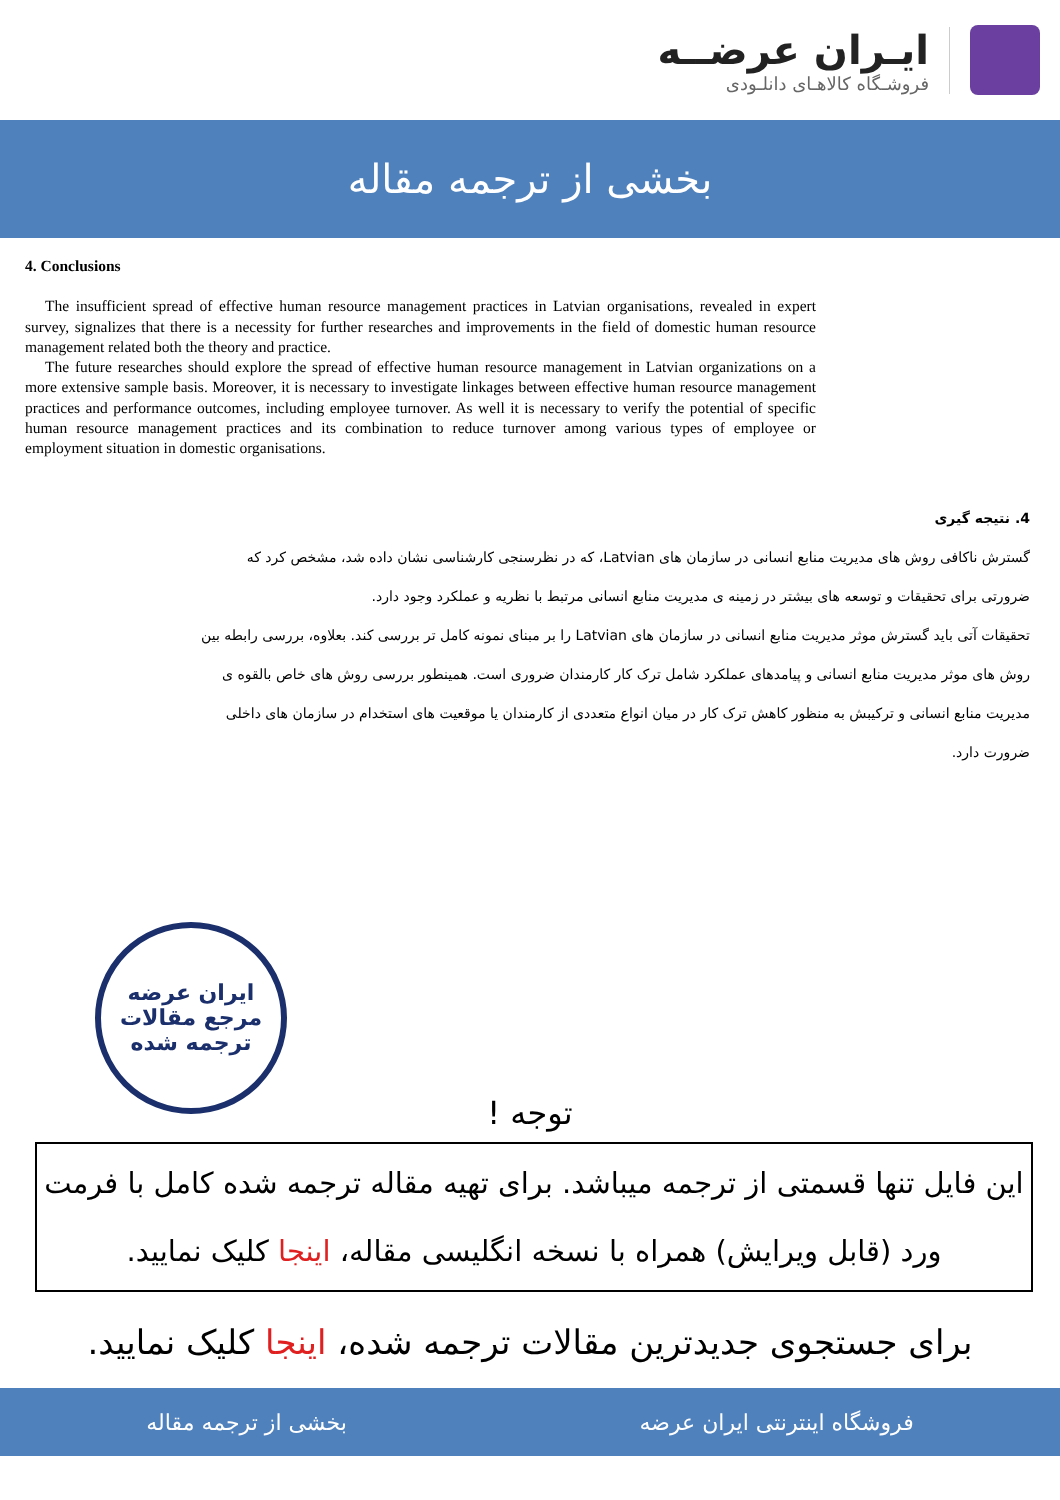ایـران عرضــه
فروشـگاه کالاهـای دانلـودی
بخشی از ترجمه مقاله
4. Conclusions
The insufficient spread of effective human resource management practices in Latvian organisations, revealed in expert survey, signalizes that there is a necessity for further researches and improvements in the field of domestic human resource management related both the theory and practice.
The future researches should explore the spread of effective human resource management in Latvian organizations on a more extensive sample basis. Moreover, it is necessary to investigate linkages between effective human resource management practices and performance outcomes, including employee turnover. As well it is necessary to verify the potential of specific human resource management practices and its combination to reduce turnover among various types of employee or employment situation in domestic organisations.
4. نتیجه گیری
گسترش ناکافی روش های مدیریت منابع انسانی در سازمان های Latvian، که در نظرسنجی کارشناسی نشان داده شد، مشخص کرد که ضرورتی برای تحقیقات و توسعه های بیشتر در زمینه ی مدیریت منابع انسانی مرتبط با نظریه و عملکرد وجود دارد.
تحقیقات آتی باید گسترش موثر مدیریت منابع انسانی در سازمان های Latvian را بر مبنای نمونه کامل تر بررسی کند. بعلاوه، بررسی رابطه بین روش های موثر مدیریت منابع انسانی و پیامدهای عملکرد شامل ترک کار کارمندان ضروری است. همینطور بررسی روش های خاص بالقوه ی مدیریت منابع انسانی و ترکیبش به منظور کاهش ترک کار در میان انواع متعددی از کارمندان یا موقعیت های استخدام در سازمان های داخلی ضرورت دارد.
ایران عرضه
مرجع مقالات
ترجمه شده
توجه !
این فایل تنها قسمتی از ترجمه میباشد. برای تهیه مقاله ترجمه شده کامل با فرمت ورد (قابل ویرایش) همراه با نسخه انگلیسی مقاله، اینجا کلیک نمایید.
برای جستجوی جدیدترین مقالات ترجمه شده، اینجا کلیک نمایید.
فروشگاه اینترنتی ایران عرضه بخشی از ترجمه مقاله